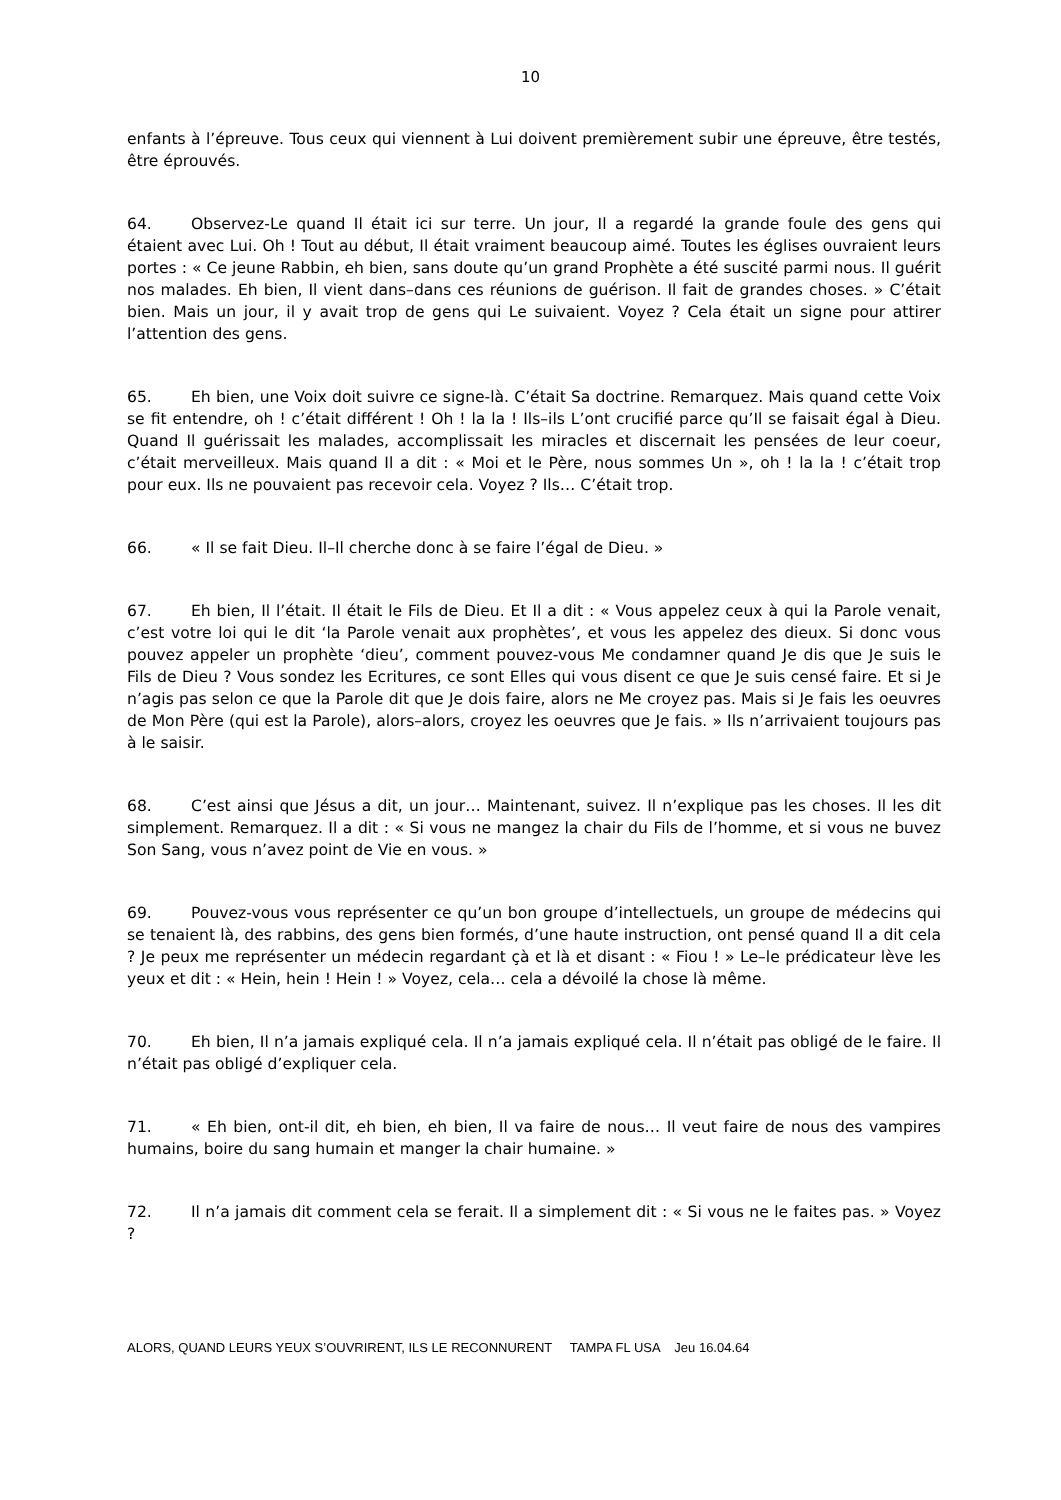10
enfants à l’épreuve. Tous ceux qui viennent à Lui doivent premièrement subir une épreuve, être testés, être éprouvés.
64. Observez-Le quand Il était ici sur terre. Un jour, Il a regardé la grande foule des gens qui étaient avec Lui. Oh ! Tout au début, Il était vraiment beaucoup aimé. Toutes les églises ouvraient leurs portes : « Ce jeune Rabbin, eh bien, sans doute qu’un grand Prophète a été suscité parmi nous. Il guérit nos malades. Eh bien, Il vient dans–dans ces réunions de guérison. Il fait de grandes choses. » C’était bien. Mais un jour, il y avait trop de gens qui Le suivaient. Voyez ? Cela était un signe pour attirer l’attention des gens.
65. Eh bien, une Voix doit suivre ce signe-là. C’était Sa doctrine. Remarquez. Mais quand cette Voix se fit entendre, oh ! c’était différent ! Oh ! la la ! Ils–ils L’ont crucifié parce qu’Il se faisait égal à Dieu. Quand Il guérissait les malades, accomplissait les miracles et discernait les pensées de leur coeur, c’était merveilleux. Mais quand Il a dit : « Moi et le Père, nous sommes Un », oh ! la la ! c’était trop pour eux. Ils ne pouvaient pas recevoir cela. Voyez ? Ils… C’était trop.
66. « Il se fait Dieu. Il–Il cherche donc à se faire l’égal de Dieu. »
67. Eh bien, Il l’était. Il était le Fils de Dieu. Et Il a dit : « Vous appelez ceux à qui la Parole venait, c’est votre loi qui le dit ‘la Parole venait aux prophètes’, et vous les appelez des dieux. Si donc vous pouvez appeler un prophète ‘dieu’, comment pouvez-vous Me condamner quand Je dis que Je suis le Fils de Dieu ? Vous sondez les Ecritures, ce sont Elles qui vous disent ce que Je suis censé faire. Et si Je n’agis pas selon ce que la Parole dit que Je dois faire, alors ne Me croyez pas. Mais si Je fais les oeuvres de Mon Père (qui est la Parole), alors–alors, croyez les oeuvres que Je fais. » Ils n’arrivaient toujours pas à le saisir.
68. C’est ainsi que Jésus a dit, un jour… Maintenant, suivez. Il n’explique pas les choses. Il les dit simplement. Remarquez. Il a dit : « Si vous ne mangez la chair du Fils de l’homme, et si vous ne buvez Son Sang, vous n’avez point de Vie en vous. »
69. Pouvez-vous vous représenter ce qu’un bon groupe d’intellectuels, un groupe de médecins qui se tenaient là, des rabbins, des gens bien formés, d’une haute instruction, ont pensé quand Il a dit cela ? Je peux me représenter un médecin regardant çà et là et disant : « Fiou ! » Le–le prédicateur lève les yeux et dit : « Hein, hein ! Hein ! » Voyez, cela… cela a dévoilé la chose là même.
70. Eh bien, Il n’a jamais expliqué cela. Il n’a jamais expliqué cela. Il n’était pas obligé de le faire. Il n’était pas obligé d’expliquer cela.
71. « Eh bien, ont-il dit, eh bien, eh bien, Il va faire de nous… Il veut faire de nous des vampires humains, boire du sang humain et manger la chair humaine. »
72. Il n’a jamais dit comment cela se ferait. Il a simplement dit : « Si vous ne le faites pas. » Voyez ?
ALORS, QUAND LEURS YEUX S’OUVRIRENT, ILS LE RECONNURENT TAMPA FL USA Jeu 16.04.64